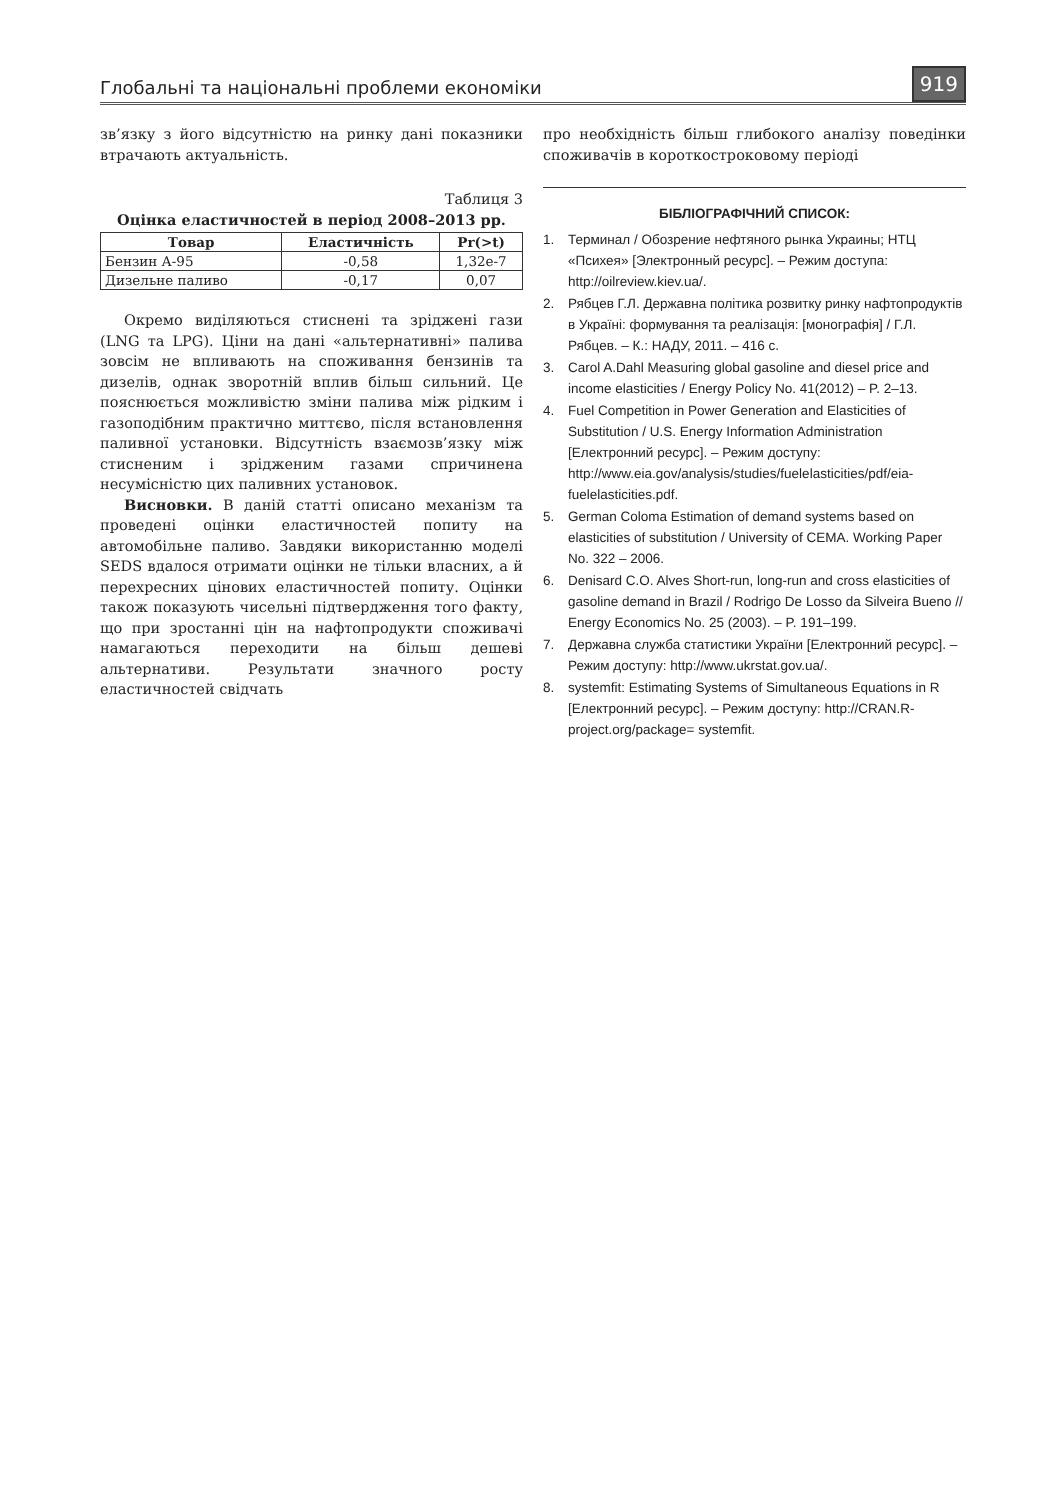Глобальні та національні проблеми економіки
919
зв’язку з його відсутністю на ринку дані показники втрачають актуальність.
Таблиця 3
Оцінка еластичностей в період 2008–2013 рр.
| Товар | Еластичність | Pr(>t) |
| --- | --- | --- |
| Бензин А-95 | -0,58 | 1,32e-7 |
| Дизельне паливо | -0,17 | 0,07 |
Окремо виділяються стиснені та зріджені гази (LNG та LPG). Ціни на дані «альтернативні» палива зовсім не впливають на споживання бензинів та дизелів, однак зворотній вплив більш сильний. Це пояснюється можливістю зміни палива між рідким і газоподібним практично миттєво, після встановлення паливної установки. Відсутність взаємозв’язку між стисненим і зрідженим газами спричинена несумісністю цих паливних установок.
Висновки. В даній статті описано механізм та проведені оцінки еластичностей попиту на автомобільне паливо. Завдяки використанню моделі SEDS вдалося отримати оцінки не тільки власних, а й перехресних цінових еластичностей попиту. Оцінки також показують чисельні підтвердження того факту, що при зростанні цін на нафтопродукти споживачі намагаються переходити на більш дешеві альтернативи. Результати значного росту еластичностей свідчать
про необхідність більш глибокого аналізу поведінки споживачів в короткостроковому періоді
БІБЛІОГРАФІЧНИЙ СПИСОК:
1. Терминал / Обозрение нефтяного рынка Украины; НТЦ «Психея» [Электронный ресурс]. – Режим доступа: http://oilreview.kiev.ua/.
2. Рябцев Г.Л. Державна політика розвитку ринку нафтопродуктів в Україні: формування та реалізація: [монографія] / Г.Л. Рябцев. – К.: НАДУ, 2011. – 416 с.
3. Carol A.Dahl Measuring global gasoline and diesel price and income elasticities / Energy Policy No. 41(2012) – P. 2–13.
4. Fuel Competition in Power Generation and Elasticities of Substitution / U.S. Energy Information Administration [Електронний ресурс]. – Режим доступу: http://www.eia.gov/analysis/studies/fuelelasticities/pdf/eia-fuelelasticities.pdf.
5. German Coloma Estimation of demand systems based on elasticities of substitution / University of CEMA. Working Paper No. 322 – 2006.
6. Denisard C.O. Alves Short-run, long-run and cross elasticities of gasoline demand in Brazil / Rodrigo De Losso da Silveira Bueno // Energy Economics No. 25 (2003). – P. 191–199.
7. Державна служба статистики України [Електронний ресурс]. – Режим доступу: http://www.ukrstat.gov.ua/.
8. systemfit: Estimating Systems of Simultaneous Equations in R [Електронний ресурс]. – Режим доступу: http://CRAN.R-project.org/package= systemfit.